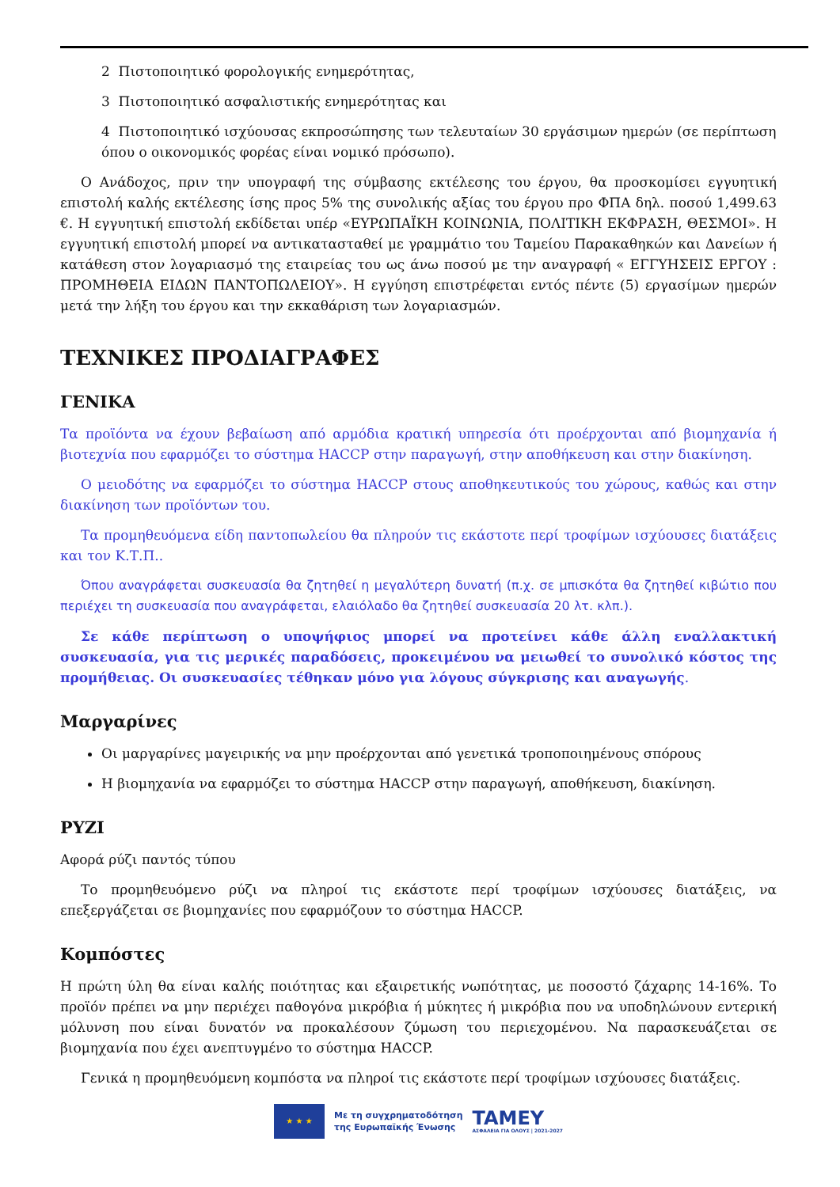2 Πιστοποιητικό φορολογικής ενημερότητας,
3 Πιστοποιητικό ασφαλιστικής ενημερότητας και
4 Πιστοποιητικό ισχύουσας εκπροσώπησης των τελευταίων 30 εργάσιμων ημερών (σε περίπτωση όπου ο οικονομικός φορέας είναι νομικό πρόσωπο).
Ο Ανάδοχος, πριν την υπογραφή της σύμβασης εκτέλεσης του έργου, θα προσκομίσει εγγυητική επιστολή καλής εκτέλεσης ίσης προς 5% της συνολικής αξίας του έργου προ ΦΠΑ δηλ. ποσού 1,499.63 €. Η εγγυητική επιστολή εκδίδεται υπέρ «ΕΥΡΩΠΑΪΚΗ ΚΟΙΝΩΝΙΑ, ΠΟΛΙΤΙΚΗ ΕΚΦΡΑΣΗ, ΘΕΣΜΟΙ». Η εγγυητική επιστολή μπορεί να αντικατασταθεί με γραμμάτιο του Ταμείου Παρακαθηκών και Δανείων ή κατάθεση στον λογαριασμό της εταιρείας του ως άνω ποσού με την αναγραφή « ΕΓΓΥΗΣΕΙΣ ΕΡΓΟΥ : ΠΡΟΜΗΘΕΙΑ ΕΙΔΩΝ ΠΑΝΤΟΠΩΛΕΙΟΥ». Η εγγύηση επιστρέφεται εντός πέντε (5) εργασίμων ημερών μετά την λήξη του έργου και την εκκαθάριση των λογαριασμών.
ΤΕΧΝΙΚΕΣ ΠΡΟΔΙΑΓΡΑΦΕΣ
ΓΕΝΙΚΑ
Τα προϊόντα να έχουν βεβαίωση από αρμόδια κρατική υπηρεσία ότι προέρχονται από βιομηχανία ή βιοτεχνία που εφαρμόζει το σύστημα HACCP στην παραγωγή, στην αποθήκευση και στην διακίνηση.
Ο μειοδότης να εφαρμόζει το σύστημα HACCP στους αποθηκευτικούς του χώρους, καθώς και στην διακίνηση των προϊόντων του.
Τα προμηθευόμενα είδη παντοπωλείου θα πληρούν τις εκάστοτε περί τροφίμων ισχύουσες διατάξεις και τον Κ.Τ.Π..
Όπου αναγράφεται συσκευασία θα ζητηθεί η μεγαλύτερη δυνατή (π.χ. σε μπισκότα θα ζητηθεί κιβώτιο που περιέχει τη συσκευασία που αναγράφεται, ελαιόλαδο θα ζητηθεί συσκευασία 20 λτ. κλπ.).
Σε κάθε περίπτωση ο υποψήφιος μπορεί να προτείνει κάθε άλλη εναλλακτική συσκευασία, για τις μερικές παραδόσεις, προκειμένου να μειωθεί το συνολικό κόστος της προμήθειας. Οι συσκευασίες τέθηκαν μόνο για λόγους σύγκρισης και αναγωγής.
Μαργαρίνες
Οι μαργαρίνες μαγειρικής να μην προέρχονται από γενετικά τροποποιημένους σπόρους
Η βιομηχανία να εφαρμόζει το σύστημα HACCP στην παραγωγή, αποθήκευση, διακίνηση.
ΡΥΖΙ
Αφορά ρύζι παντός τύπου
Το προμηθευόμενο ρύζι να πληροί τις εκάστοτε περί τροφίμων ισχύουσες διατάξεις, να επεξεργάζεται σε βιομηχανίες που εφαρμόζουν το σύστημα HACCP.
Κομπόστες
Η πρώτη ύλη θα είναι καλής ποιότητας και εξαιρετικής νωπότητας, με ποσοστό ζάχαρης 14-16%. Το προϊόν πρέπει να μην περιέχει παθογόνα μικρόβια ή μύκητες ή μικρόβια που να υποδηλώνουν εντερική μόλυνση που είναι δυνατόν να προκαλέσουν ζύμωση του περιεχομένου. Να παρασκευάζεται σε βιομηχανία που έχει ανεπτυγμένο το σύστημα HACCP.
Γενικά η προμηθευόμενη κομπόστα να πληροί τις εκάστοτε περί τροφίμων ισχύουσες διατάξεις.
★ ★ ★
Με τη συγχρηματοδότηση
της Ευρωπαϊκής Ένωσης
TAMEY
ΑΣΦΑΛΕΙΑ ΓΙΑ ΟΛΟΥΣ | 2021-2027